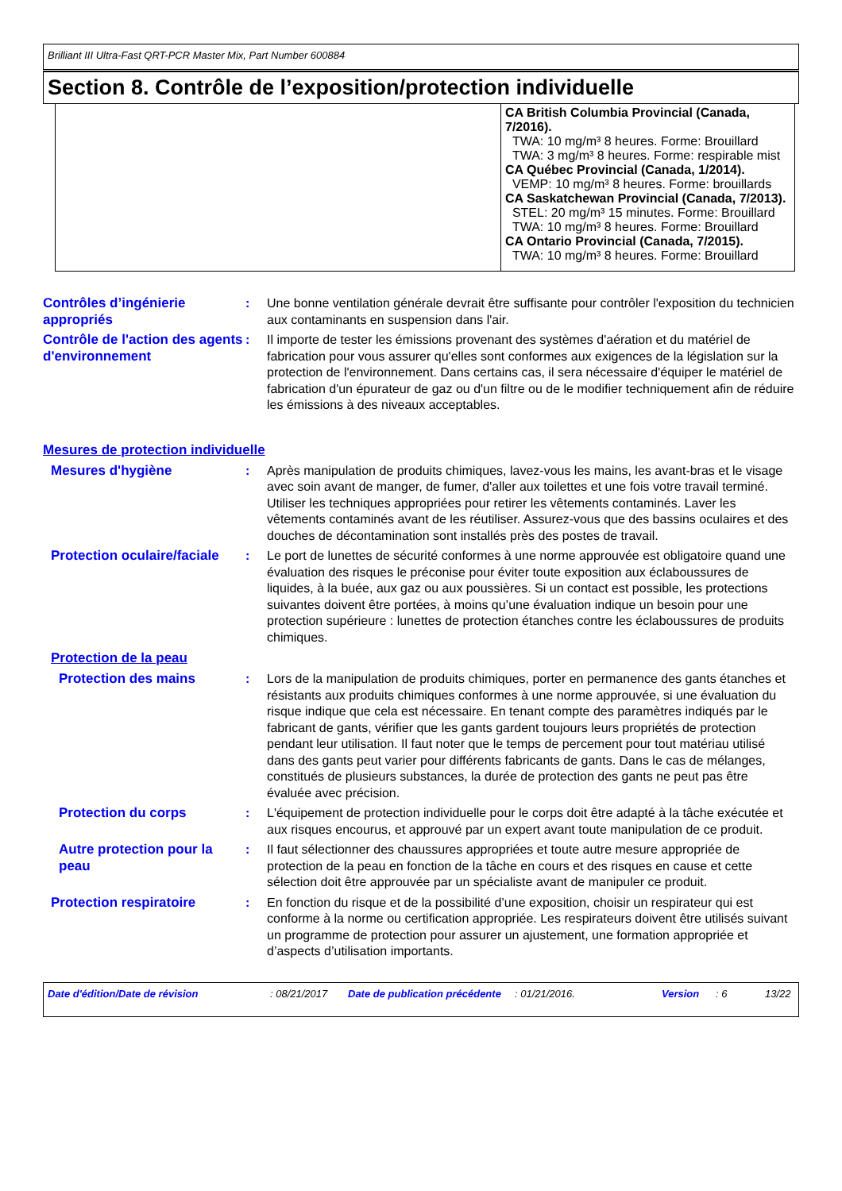Brilliant III Ultra-Fast QRT-PCR Master Mix, Part Number 600884
Section 8. Contrôle de l’exposition/protection individuelle
| | CA British Columbia Provincial (Canada, 7/2016). TWA: 10 mg/m³ 8 heures. Forme: Brouillard TWA: 3 mg/m³ 8 heures. Forme: respirable mist CA Québec Provincial (Canada, 1/2014). VEMP: 10 mg/m³ 8 heures. Forme: brouillards CA Saskatchewan Provincial (Canada, 7/2013). STEL: 20 mg/m³ 15 minutes. Forme: Brouillard TWA: 10 mg/m³ 8 heures. Forme: Brouillard CA Ontario Provincial (Canada, 7/2015). TWA: 10 mg/m³ 8 heures. Forme: Brouillard |
Contrôles d’ingénierie appropriés
: Une bonne ventilation générale devrait être suffisante pour contrôler l'exposition du technicien aux contaminants en suspension dans l'air.
Contrôle de l'action des agents d'environnement
: Il importe de tester les émissions provenant des systèmes d'aération et du matériel de fabrication pour vous assurer qu'elles sont conformes aux exigences de la législation sur la protection de l'environnement. Dans certains cas, il sera nécessaire d'équiper le matériel de fabrication d'un épurateur de gaz ou d'un filtre ou de le modifier techniquement afin de réduire les émissions à des niveaux acceptables.
Mesures de protection individuelle
Mesures d'hygiène : Après manipulation de produits chimiques, lavez-vous les mains, les avant-bras et le visage avec soin avant de manger, de fumer, d'aller aux toilettes et une fois votre travail terminé. Utiliser les techniques appropriées pour retirer les vêtements contaminés. Laver les vêtements contaminés avant de les réutiliser. Assurez-vous que des bassins oculaires et des douches de décontamination sont installés près des postes de travail.
Protection oculaire/faciale
: Le port de lunettes de sécurité conformes à une norme approuvée est obligatoire quand une évaluation des risques le préconise pour éviter toute exposition aux éclaboussures de liquides, à la buée, aux gaz ou aux poussières. Si un contact est possible, les protections suivantes doivent être portées, à moins qu’une évaluation indique un besoin pour une protection supérieure : lunettes de protection étanches contre les éclaboussures de produits chimiques.
Protection de la peau
Protection des mains : Lors de la manipulation de produits chimiques, porter en permanence des gants étanches et résistants aux produits chimiques conformes à une norme approuvée, si une évaluation du risque indique que cela est nécessaire. En tenant compte des paramètres indiqués par le fabricant de gants, vérifier que les gants gardent toujours leurs propriétés de protection pendant leur utilisation. Il faut noter que le temps de percement pour tout matériau utilisé dans des gants peut varier pour différents fabricants de gants. Dans le cas de mélanges, constitués de plusieurs substances, la durée de protection des gants ne peut pas être évaluée avec précision.
Protection du corps : L'équipement de protection individuelle pour le corps doit être adapté à la tâche exécutée et aux risques encourus, et approuvé par un expert avant toute manipulation de ce produit.
Autre protection pour la peau
: Il faut sélectionner des chaussures appropriées et toute autre mesure appropriée de protection de la peau en fonction de la tâche en cours et des risques en cause et cette sélection doit être approuvée par un spécialiste avant de manipuler ce produit.
Protection respiratoire : En fonction du risque et de la possibilité d’une exposition, choisir un respirateur qui est conforme à la norme ou certification appropriée. Les respirateurs doivent être utilisés suivant un programme de protection pour assurer un ajustement, une formation appropriée et d’aspects d’utilisation importants.
Date d'édition/Date de révision : 08/21/2017 Date de publication précédente
: 01/21/2016. Version : 6 13/22